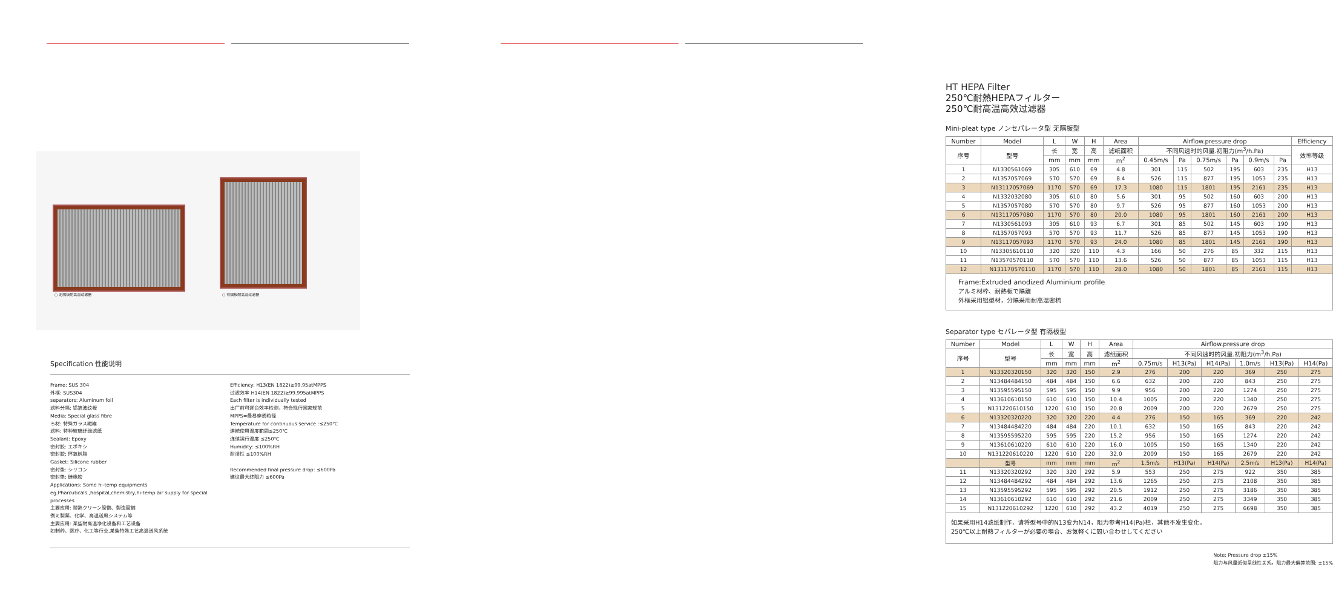○ 无隔板耐高温过滤器 ○ 有隔板耐高温过滤器
Specification 性能说明
Frame: SUS 304
外框: SUS304
separators: Aluminum foil
滤料分隔: 铝箔波纹板
Media: Special glass fibre
ろ材: 特殊ガラス繊維
滤料: 特种玻璃纤维滤纸
Sealant: Epoxy
密封胶: エポキシ
密封胶: 环氧树脂
Gasket: Silicone rubber
密封垫: シリコン
密封垫: 硅橡胶
Applications: Some hi-temp equipments
eg.Pharcuticals.,hospital,chemistry,hi-temp air supply for special processes
主要应用: 耐熱クリーン設備、製造設備
例え製薬、化学、高温送風システム等
主要应用: 某些耐高温净化设备和工艺设备
如制药、医疗、化工等行业,某些特殊工艺高温送风系统
Efficiency: H13(EN 1822)≥99.95atMPPS
过滤效率 H14(EN 1822)≥99.995atMPPS
Each filter is individually tested
出厂前可逐台效率检测，符合现行国家规范
MPPS=最易穿透粒径
Temperature for continuous service :≤250℃
連続使用温度範囲≤250℃
连续运行温度 ≤250℃
Humidity: ≤100%RH
耐湿性 ≤100%RH
Recommended final pressure drop: ≤600Pa
建议最大终阻力 ≤600Pa
HT HEPA Filter
250℃耐熱HEPAフィルター
250℃耐高温高效过滤器
Mini-pleat type ノンセパレータ型 无隔板型
| Number | Model | L | W | H | Area | Airflow.pressure drop | | | | | | Efficiency |
| --- | --- | --- | --- | --- | --- | --- | --- | --- | --- | --- | --- | --- |
| 序号 | 型号 | 长 | 宽 | 高 | 滤纸面积 | 不同风速时的风量.初阻力(m<sup>3</sup>/h.Pa) | | | | | | 效率等级 |
| | | mm | mm | mm | m<sup>2</sup> | 0.45m/s | Pa | 0.75m/s | Pa | 0.9m/s | Pa | |
| 1 | N1330561069 | 305 | 610 | 69 | 4.8 | 301 | 115 | 502 | 195 | 603 | 235 | H13 |
| 2 | N1357057069 | 570 | 570 | 69 | 8.4 | 526 | 115 | 877 | 195 | 1053 | 235 | H13 |
| 3 | N13117057069 | 1170 | 570 | 69 | 17.3 | 1080 | 115 | 1801 | 195 | 2161 | 235 | H13 |
| 4 | N1332032080 | 305 | 610 | 80 | 5.6 | 301 | 95 | 502 | 160 | 603 | 200 | H13 |
| 5 | N1357057080 | 570 | 570 | 80 | 9.7 | 526 | 95 | 877 | 160 | 1053 | 200 | H13 |
| 6 | N13117057080 | 1170 | 570 | 80 | 20.0 | 1080 | 95 | 1801 | 160 | 2161 | 200 | H13 |
| 7 | N1330561093 | 305 | 610 | 93 | 6.7 | 301 | 85 | 502 | 145 | 603 | 190 | H13 |
| 8 | N1357057093 | 570 | 570 | 93 | 11.7 | 526 | 85 | 877 | 145 | 1053 | 190 | H13 |
| 9 | N13117057093 | 1170 | 570 | 93 | 24.0 | 1080 | 85 | 1801 | 145 | 2161 | 190 | H13 |
| 10 | N13305610110 | 320 | 320 | 110 | 4.3 | 166 | 50 | 276 | 85 | 332 | 115 | H13 |
| 11 | N13570570110 | 570 | 570 | 110 | 13.6 | 526 | 50 | 877 | 85 | 1053 | 115 | H13 |
| 12 | N131170570110 | 1170 | 570 | 110 | 28.0 | 1080 | 50 | 1801 | 85 | 2161 | 115 | H13 |
Frame:Extruded anodized Aluminium profile
アルミ材枠、耐熱板で隔離
外框采用铝型材，分隔采用耐高温密梳
Separator type セパレータ型 有隔板型
| Number | Model | L | W | H | Area | Airflow.pressure drop | | | | | |
| --- | --- | --- | --- | --- | --- | --- | --- | --- | --- | --- | --- |
| 序号 | 型号 | 长 | 宽 | 高 | 滤纸面积 | 不同风速时的风量.初阻力(m<sup>3</sup>/h.Pa) | | | | | |
| | | mm | mm | mm | m<sup>2</sup> | 0.75m/s | H13(Pa) | H14(Pa) | 1.0m/s | H13(Pa) | H14(Pa) |
| 1 | N13320320150 | 320 | 320 | 150 | 2.9 | 276 | 200 | 220 | 369 | 250 | 275 |
| 2 | N13484484150 | 484 | 484 | 150 | 6.6 | 632 | 200 | 220 | 843 | 250 | 275 |
| 3 | N13595595150 | 595 | 595 | 150 | 9.9 | 956 | 200 | 220 | 1274 | 250 | 275 |
| 4 | N13610610150 | 610 | 610 | 150 | 10.4 | 1005 | 200 | 220 | 1340 | 250 | 275 |
| 5 | N131220610150 | 1220 | 610 | 150 | 20.8 | 2009 | 200 | 220 | 2679 | 250 | 275 |
| 6 | N13320320220 | 320 | 320 | 220 | 4.4 | 276 | 150 | 165 | 369 | 220 | 242 |
| 7 | N13484484220 | 484 | 484 | 220 | 10.1 | 632 | 150 | 165 | 843 | 220 | 242 |
| 8 | N13595595220 | 595 | 595 | 220 | 15.2 | 956 | 150 | 165 | 1274 | 220 | 242 |
| 9 | N13610610220 | 610 | 610 | 220 | 16.0 | 1005 | 150 | 165 | 1340 | 220 | 242 |
| 10 | N131220610220 | 1220 | 610 | 220 | 32.0 | 2009 | 150 | 165 | 2679 | 220 | 242 |
| | 型号 | mm | mm | mm | m<sup>2</sup> | 1.5m/s | H13(Pa) | H14(Pa) | 2.5m/s | H13(Pa) | H14(Pa) |
| 11 | N13320320292 | 320 | 320 | 292 | 5.9 | 553 | 250 | 275 | 922 | 350 | 385 |
| 12 | N13484484292 | 484 | 484 | 292 | 13.6 | 1265 | 250 | 275 | 2108 | 350 | 385 |
| 13 | N13595595292 | 595 | 595 | 292 | 20.5 | 1912 | 250 | 275 | 3186 | 350 | 385 |
| 14 | N13610610292 | 610 | 610 | 292 | 21.6 | 2009 | 250 | 275 | 3349 | 350 | 385 |
| 15 | N131220610292 | 1220 | 610 | 292 | 43.2 | 4019 | 250 | 275 | 6698 | 350 | 385 |
如果采用H14滤纸制作，请将型号中的N13变为N14，阻力参考H14(Pa)栏，其他不发生变化。
250℃以上耐熱フィルターが必要の場合、お気軽くに問い合わせしてください
Note: Pressure drop ±15%
阻力与风量近似呈线性关系。阻力最大偏差范围: ±15%